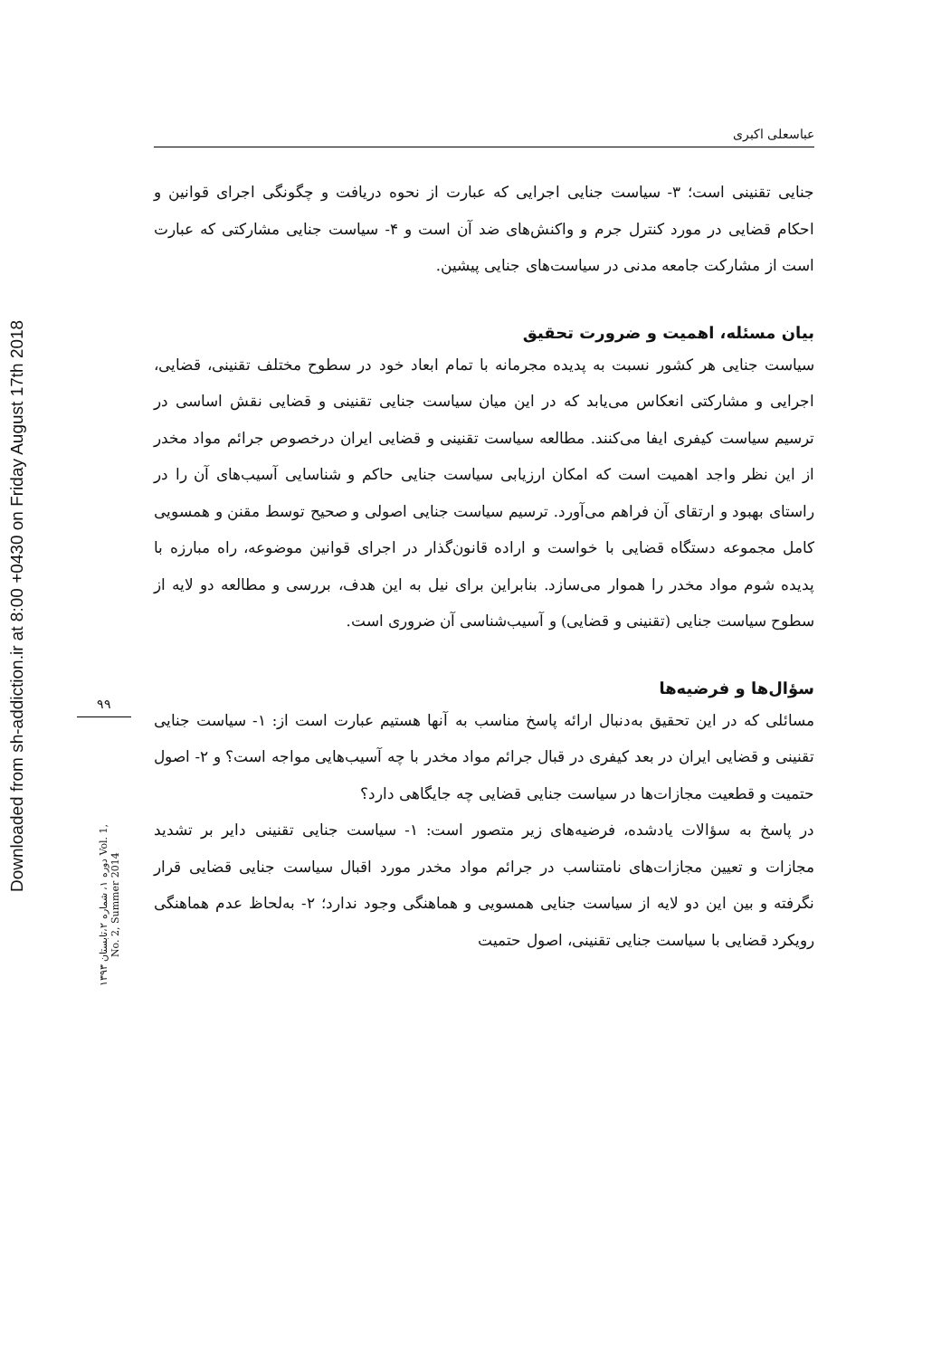Downloaded from sh-addiction.ir at 8:00 +0430 on Friday August 17th 2018
۹۹
دوره ۱، شماره ۲،تابستان ۱۳۹۳ Vol. 1, No. 2, Summer 2014
عباسعلی اکبری
جنایی تقنینی است؛ ۳- سیاست جنایی اجرایی که عبارت از نحوه دریافت و چگونگی اجرای قوانین و احکام قضایی در مورد کنترل جرم و واکنش‌های ضد آن است و ۴- سیاست جنایی مشارکتی که عبارت است از مشارکت جامعه مدنی در سیاست‌های جنایی پیشین.
بیان مسئله، اهمیت و ضرورت تحقیق
سیاست جنایی هر کشور نسبت به پدیده مجرمانه با تمام ابعاد خود در سطوح مختلف تقنینی، قضایی، اجرایی و مشارکتی انعکاس می‌یابد که در این میان سیاست جنایی تقنینی و قضایی نقش اساسی در ترسیم سیاست کیفری ایفا می‌کنند. مطالعه سیاست تقنینی و قضایی ایران درخصوص جرائم مواد مخدر از این نظر واجد اهمیت است که امکان ارزیابی سیاست جنایی حاکم و شناسایی آسیب‌های آن را در راستای بهبود و ارتقای آن فراهم می‌آورد. ترسیم سیاست جنایی اصولی و صحیح توسط مقنن و همسویی کامل مجموعه دستگاه قضایی با خواست و اراده قانون‌گذار در اجرای قوانین موضوعه، راه مبارزه با پدیده شوم مواد مخدر را هموار می‌سازد. بنابراین برای نیل به این هدف، بررسی و مطالعه دو لایه از سطوح سیاست جنایی (تقنینی و قضایی) و آسیب‌شناسی آن ضروری است.
سؤال‌ها و فرضیه‌ها
مسائلی که در این تحقیق به‌دنبال ارائه پاسخ مناسب به آنها هستیم عبارت است از: ۱- سیاست جنایی تقنینی و قضایی ایران در بعد کیفری در قبال جرائم مواد مخدر با چه آسیب‌هایی مواجه است؟ و ۲- اصول حتمیت و قطعیت مجازات‌ها در سیاست جنایی قضایی چه جایگاهی دارد؟
در پاسخ به سؤالات یادشده، فرضیه‌های زیر متصور است: ۱- سیاست جنایی تقنینی دایر بر تشدید مجازات و تعیین مجازات‌های نامتناسب در جرائم مواد مخدر مورد اقبال سیاست جنایی قضایی قرار نگرفته و بین این دو لایه از سیاست جنایی همسویی و هماهنگی وجود ندارد؛ ۲- به‌لحاظ عدم هماهنگی رویکرد قضایی با سیاست جنایی تقنینی، اصول حتمیت